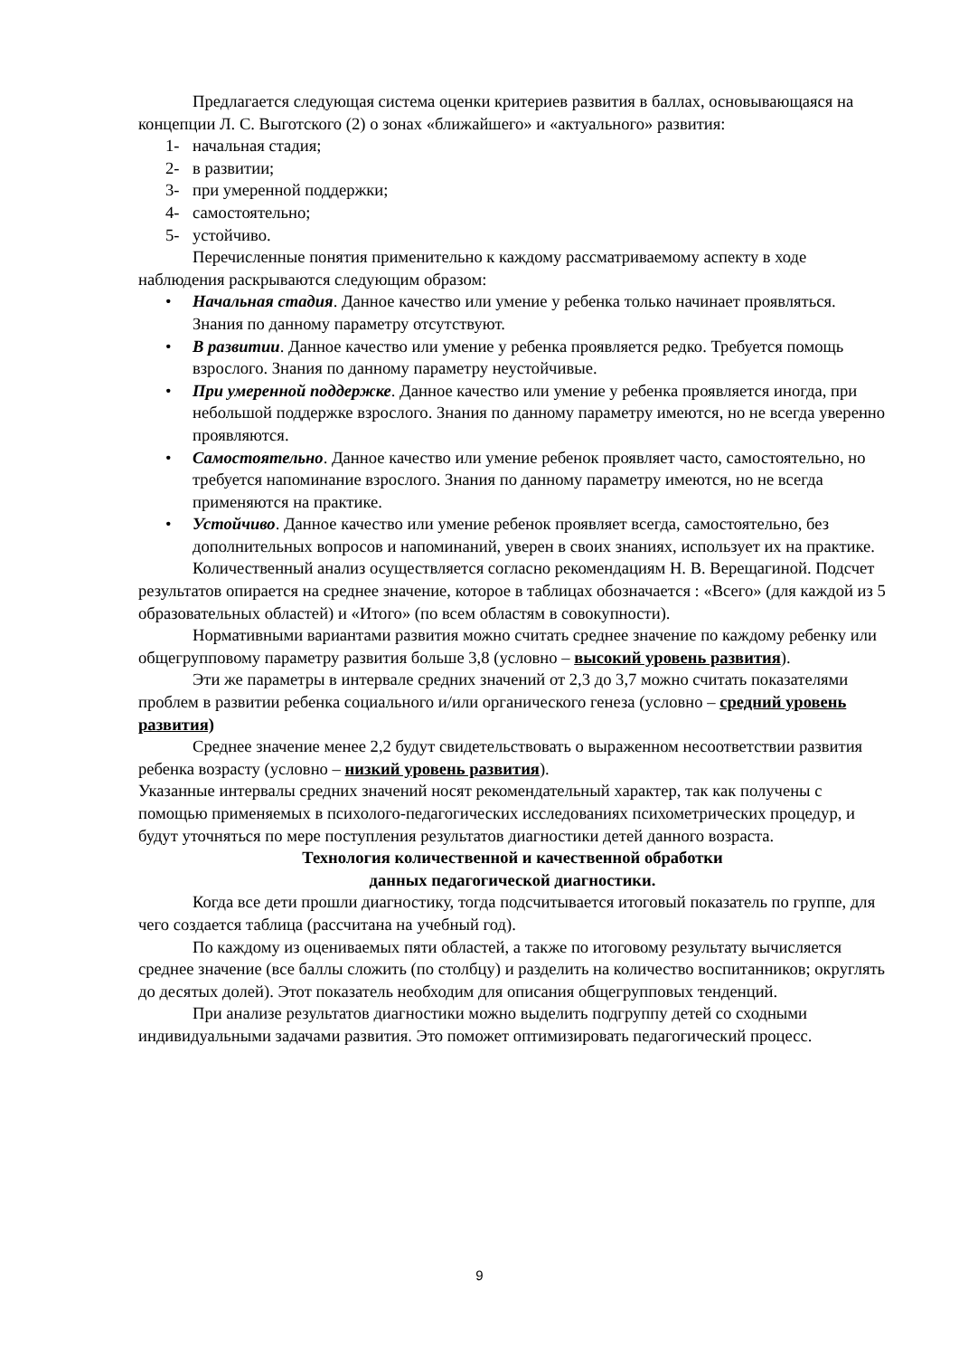Предлагается следующая система оценки критериев развития в баллах, основывающаяся на концепции Л. С. Выготского (2) о зонах «ближайшего» и «актуального» развития:
1- начальная стадия;
2- в развитии;
3- при умеренной поддержки;
4- самостоятельно;
5- устойчиво.
Перечисленные понятия применительно к каждому рассматриваемому аспекту в ходе наблюдения раскрываются следующим образом:
• Начальная стадия. Данное качество или умение у ребенка только начинает проявляться. Знания по данному параметру отсутствуют.
• В развитии. Данное качество или умение у ребенка проявляется редко. Требуется помощь взрослого. Знания по данному параметру неустойчивые.
• При умеренной поддержке. Данное качество или умение у ребенка проявляется иногда, при небольшой поддержке взрослого. Знания по данному параметру имеются, но не всегда уверенно проявляются.
• Самостоятельно. Данное качество или умение ребенок проявляет часто, самостоятельно, но требуется напоминание взрослого. Знания по данному параметру имеются, но не всегда применяются на практике.
• Устойчиво. Данное качество или умение ребенок проявляет всегда, самостоятельно, без дополнительных вопросов и напоминаний, уверен в своих знаниях, использует их на практике.
Количественный анализ осуществляется согласно рекомендациям Н. В. Верещагиной. Подсчет результатов опирается на среднее значение, которое в таблицах обозначается : «Всего» (для каждой из 5 образовательных областей) и «Итого» (по всем областям в совокупности).
Нормативными вариантами развития можно считать среднее значение по каждому ребенку или общегрупповому параметру развития больше 3,8 (условно – высокий уровень развития).
Эти же параметры в интервале средних значений от 2,3 до 3,7 можно считать показателями проблем в развитии ребенка социального и/или органического генеза (условно – средний уровень развития)
Среднее значение менее 2,2 будут свидетельствовать о выраженном несоответствии развития ребенка возрасту (условно – низкий уровень развития).
Указанные интервалы средних значений носят рекомендательный характер, так как получены с помощью применяемых в психолого-педагогических исследованиях психометрических процедур, и будут уточняться по мере поступления результатов диагностики детей данного возраста.
Технология количественной и качественной обработки
данных педагогической диагностики.
Когда все дети прошли диагностику, тогда подсчитывается итоговый показатель по группе, для чего создается таблица (рассчитана на учебный год).
По каждому из оцениваемых пяти областей, а также по итоговому результату вычисляется среднее значение (все баллы сложить (по столбцу) и разделить на количество воспитанников; округлять до десятых долей). Этот показатель необходим для описания общегрупповых тенденций.
При анализе результатов диагностики можно выделить подгруппу детей со сходными индивидуальными задачами развития. Это поможет оптимизировать педагогический процесс.
9